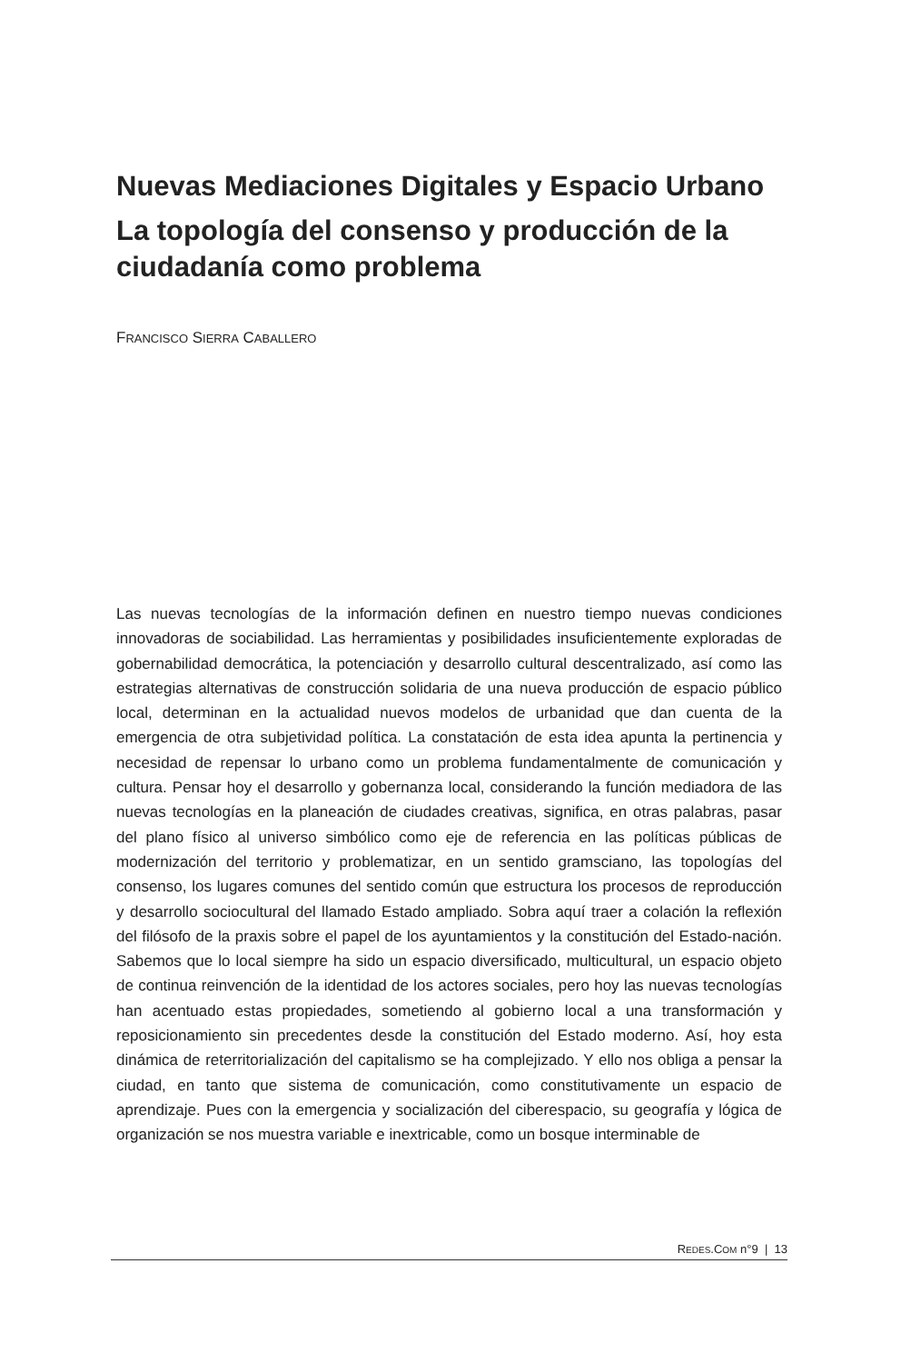Nuevas Mediaciones Digitales y Espacio Urbano
La topología del consenso y producción de la ciudadanía como problema
FRANCISCO SIERRA CABALLERO
Las nuevas tecnologías de la información definen en nuestro tiempo nuevas condiciones innovadoras de sociabilidad. Las herramientas y posibilidades insuficientemente exploradas de gobernabilidad democrática, la potenciación y desarrollo cultural descentralizado, así como las estrategias alternativas de construcción solidaria de una nueva producción de espacio público local, determinan en la actualidad nuevos modelos de urbanidad que dan cuenta de la emergencia de otra subjetividad política. La constatación de esta idea apunta la pertinencia y necesidad de repensar lo urbano como un problema fundamentalmente de comunicación y cultura. Pensar hoy el desarrollo y gobernanza local, considerando la función mediadora de las nuevas tecnologías en la planeación de ciudades creativas, significa, en otras palabras, pasar del plano físico al universo simbólico como eje de referencia en las políticas públicas de modernización del territorio y problematizar, en un sentido gramsciano, las topologías del consenso, los lugares comunes del sentido común que estructura los procesos de reproducción y desarrollo sociocultural del llamado Estado ampliado. Sobra aquí traer a colación la reflexión del filósofo de la praxis sobre el papel de los ayuntamientos y la constitución del Estado-nación. Sabemos que lo local siempre ha sido un espacio diversificado, multicultural, un espacio objeto de continua reinvención de la identidad de los actores sociales, pero hoy las nuevas tecnologías han acentuado estas propiedades, sometiendo al gobierno local a una transformación y reposicionamiento sin precedentes desde la constitución del Estado moderno. Así, hoy esta dinámica de reterritorialización del capitalismo se ha complejizado. Y ello nos obliga a pensar la ciudad, en tanto que sistema de comunicación, como constitutivamente un espacio de aprendizaje. Pues con la emergencia y socialización del ciberespacio, su geografía y lógica de organización se nos muestra variable e inextricable, como un bosque interminable de
REDES.COM n°9 | 13